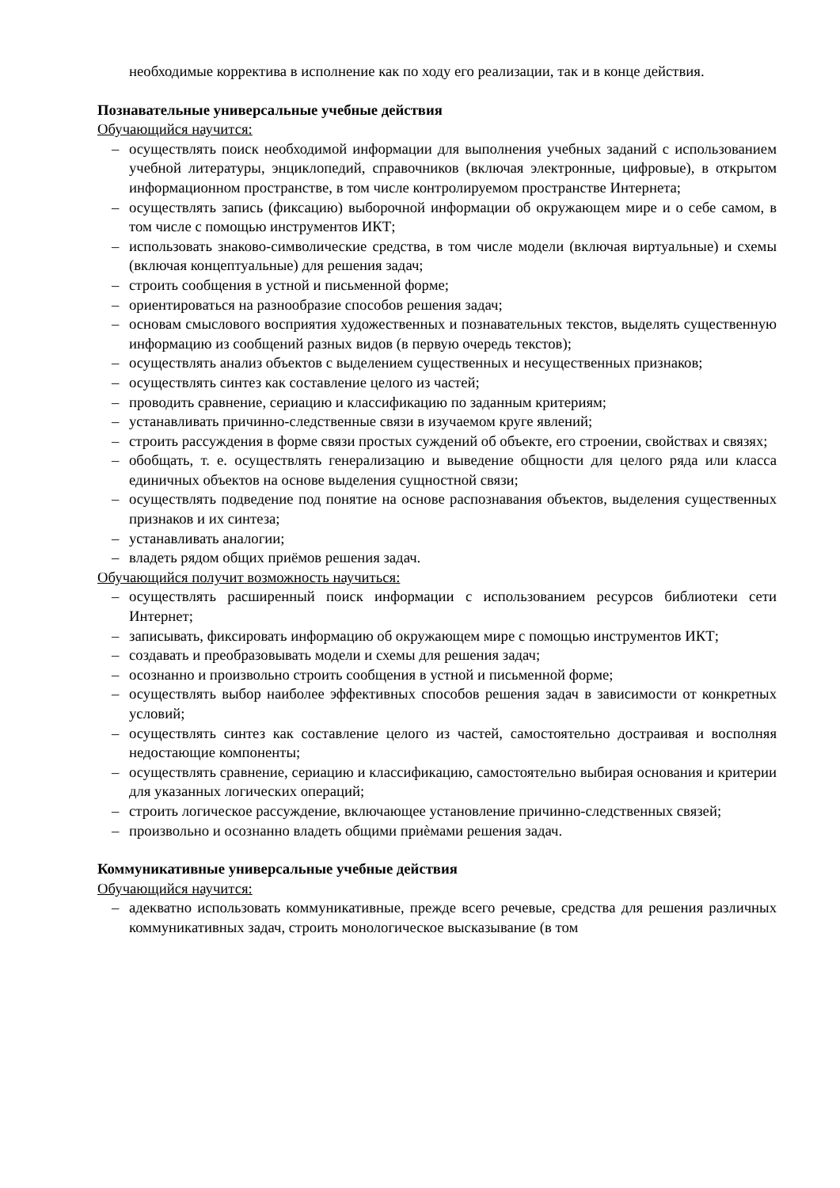необходимые корректива в исполнение как по ходу его реализации, так и в конце действия.
Познавательные универсальные учебные действия
Обучающийся научится:
– осуществлять поиск необходимой информации для выполнения учебных заданий с использованием учебной литературы, энциклопедий, справочников (включая электронные, цифровые), в открытом информационном пространстве, в том числе контролируемом пространстве Интернета;
– осуществлять запись (фиксацию) выборочной информации об окружающем мире и о себе самом, в том числе с помощью инструментов ИКТ;
– использовать знаково-символические средства, в том числе модели (включая виртуальные) и схемы (включая концептуальные) для решения задач;
– строить сообщения в устной и письменной форме;
– ориентироваться на разнообразие способов решения задач;
– основам смыслового восприятия художественных и познавательных текстов, выделять существенную информацию из сообщений разных видов (в первую очередь текстов);
– осуществлять анализ объектов с выделением существенных и несущественных признаков;
– осуществлять синтез как составление целого из частей;
– проводить сравнение, сериацию и классификацию по заданным критериям;
– устанавливать причинно-следственные связи в изучаемом круге явлений;
– строить рассуждения в форме связи простых суждений об объекте, его строении, свойствах и связях;
– обобщать, т. е. осуществлять генерализацию и выведение общности для целого ряда или класса единичных объектов на основе выделения сущностной связи;
– осуществлять подведение под понятие на основе распознавания объектов, выделения существенных признаков и их синтеза;
– устанавливать аналогии;
– владеть рядом общих приёмов решения задач.
Обучающийся получит возможность научиться:
– осуществлять расширенный поиск информации с использованием ресурсов библиотеки сети Интернет;
– записывать, фиксировать информацию об окружающем мире с помощью инструментов ИКТ;
– создавать и преобразовывать модели и схемы для решения задач;
– осознанно и произвольно строить сообщения в устной и письменной форме;
– осуществлять выбор наиболее эффективных способов решения задач в зависимости от конкретных условий;
– осуществлять синтез как составление целого из частей, самостоятельно достраивая и восполняя недостающие компоненты;
– осуществлять сравнение, сериацию и классификацию, самостоятельно выбирая основания и критерии для указанных логических операций;
– строить логическое рассуждение, включающее установление причинно-следственных связей;
– произвольно и осознанно владеть общими приѐмами решения задач.
Коммуникативные универсальные учебные действия
Обучающийся научится:
– адекватно использовать коммуникативные, прежде всего речевые, средства для решения различных коммуникативных задач, строить монологическое высказывание (в том